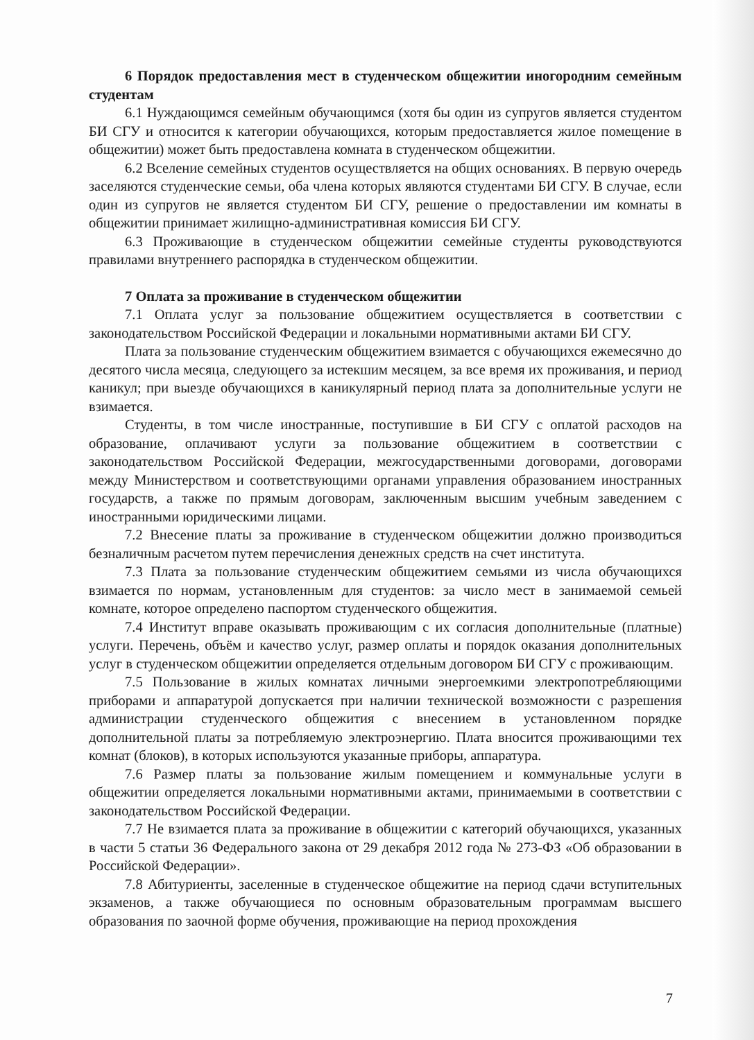6 Порядок предоставления мест в студенческом общежитии иногородним семейным студентам
6.1 Нуждающимся семейным обучающимся (хотя бы один из супругов является студентом БИ СГУ и относится к категории обучающихся, которым предоставляется жилое помещение в общежитии) может быть предоставлена комната в студенческом общежитии.
6.2 Вселение семейных студентов осуществляется на общих основаниях. В первую очередь заселяются студенческие семьи, оба члена которых являются студентами БИ СГУ. В случае, если один из супругов не является студентом БИ СГУ, решение о предоставлении им комнаты в общежитии принимает жилищно-административная комиссия БИ СГУ.
6.3 Проживающие в студенческом общежитии семейные студенты руководствуются правилами внутреннего распорядка в студенческом общежитии.
7 Оплата за проживание в студенческом общежитии
7.1 Оплата услуг за пользование общежитием осуществляется в соответствии с законодательством Российской Федерации и локальными нормативными актами БИ СГУ.
Плата за пользование студенческим общежитием взимается с обучающихся ежемесячно до десятого числа месяца, следующего за истекшим месяцем, за все время их проживания, и период каникул; при выезде обучающихся в каникулярный период плата за дополнительные услуги не взимается.
Студенты, в том числе иностранные, поступившие в БИ СГУ с оплатой расходов на образование, оплачивают услуги за пользование общежитием в соответствии с законодательством Российской Федерации, межгосударственными договорами, договорами между Министерством и соответствующими органами управления образованием иностранных государств, а также по прямым договорам, заключенным высшим учебным заведением с иностранными юридическими лицами.
7.2 Внесение платы за проживание в студенческом общежитии должно производиться безналичным расчетом путем перечисления денежных средств на счет института.
7.3 Плата за пользование студенческим общежитием семьями из числа обучающихся взимается по нормам, установленным для студентов: за число мест в занимаемой семьей комнате, которое определено паспортом студенческого общежития.
7.4 Институт вправе оказывать проживающим с их согласия дополнительные (платные) услуги. Перечень, объём и качество услуг, размер оплаты и порядок оказания дополнительных услуг в студенческом общежитии определяется отдельным договором БИ СГУ с проживающим.
7.5 Пользование в жилых комнатах личными энергоемкими электропотребляющими приборами и аппаратурой допускается при наличии технической возможности с разрешения администрации студенческого общежития с внесением в установленном порядке дополнительной платы за потребляемую электроэнергию. Плата вносится проживающими тех комнат (блоков), в которых используются указанные приборы, аппаратура.
7.6 Размер платы за пользование жилым помещением и коммунальные услуги в общежитии определяется локальными нормативными актами, принимаемыми в соответствии с законодательством Российской Федерации.
7.7 Не взимается плата за проживание в общежитии с категорий обучающихся, указанных в части 5 статьи 36 Федерального закона от 29 декабря 2012 года № 273-ФЗ «Об образовании в Российской Федерации».
7.8 Абитуриенты, заселенные в студенческое общежитие на период сдачи вступительных экзаменов, а также обучающиеся по основным образовательным программам высшего образования по заочной форме обучения, проживающие на период прохождения
7